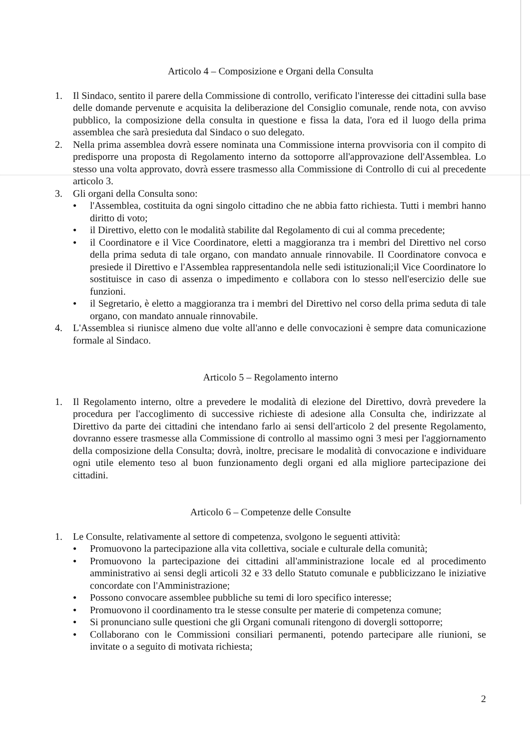Articolo 4 – Composizione e Organi della Consulta
1. Il Sindaco, sentito il parere della Commissione di controllo, verificato l'interesse dei cittadini sulla base delle domande pervenute e acquisita la deliberazione del Consiglio comunale, rende nota, con avviso pubblico, la composizione della consulta in questione e fissa la data, l'ora ed il luogo della prima assemblea che sarà presieduta dal Sindaco o suo delegato.
2. Nella prima assemblea dovrà essere nominata una Commissione interna provvisoria con il compito di predisporre una proposta di Regolamento interno da sottoporre all'approvazione dell'Assemblea. Lo stesso una volta approvato, dovrà essere trasmesso alla Commissione di Controllo di cui al precedente articolo 3.
3. Gli organi della Consulta sono:
●
l'Assemblea, costituita da ogni singolo cittadino che ne abbia fatto richiesta. Tutti i membri hanno diritto di voto;
●
il Direttivo, eletto con le modalità stabilite dal Regolamento di cui al comma precedente;
●
il Coordinatore e il Vice Coordinatore, eletti a maggioranza tra i membri del Direttivo nel corso della prima seduta di tale organo, con mandato annuale rinnovabile. Il Coordinatore convoca e presiede il Direttivo e l'Assemblea rappresentandola nelle sedi istituzionali;il Vice Coordinatore lo sostituisce in caso di assenza o impedimento e collabora con lo stesso nell'esercizio delle sue funzioni.
●
il Segretario, è eletto a maggioranza tra i membri del Direttivo nel corso della prima seduta di tale organo, con mandato annuale rinnovabile.
4. L'Assemblea si riunisce almeno due volte all'anno e delle convocazioni è sempre data comunicazione formale al Sindaco.
Articolo 5 – Regolamento interno
1. Il Regolamento interno, oltre a prevedere le modalità di elezione del Direttivo, dovrà prevedere la procedura per l'accoglimento di successive richieste di adesione alla Consulta che, indirizzate al Direttivo da parte dei cittadini che intendano farlo ai sensi dell'articolo 2 del presente Regolamento, dovranno essere trasmesse alla Commissione di controllo al massimo ogni 3 mesi per l'aggiornamento della composizione della Consulta; dovrà, inoltre, precisare le modalità di convocazione e individuare ogni utile elemento teso al buon funzionamento degli organi ed alla migliore partecipazione dei cittadini.
Articolo 6 – Competenze delle Consulte
1. Le Consulte, relativamente al settore di competenza, svolgono le seguenti attività:
●
Promuovono la partecipazione alla vita collettiva, sociale e culturale della comunità;
●
Promuovono la partecipazione dei cittadini all'amministrazione locale ed al procedimento amministrativo ai sensi degli articoli 32 e 33 dello Statuto comunale e pubblicizzano le iniziative concordate con l'Amministrazione;
●
Possono convocare assemblee pubbliche su temi di loro specifico interesse;
●
Promuovono il coordinamento tra le stesse consulte per materie di competenza comune;
●
Si pronunciano sulle questioni che gli Organi comunali ritengono di dovergli sottoporre;
●
Collaborano con le Commissioni consiliari permanenti, potendo partecipare alle riunioni, se invitate o a seguito di motivata richiesta;
2